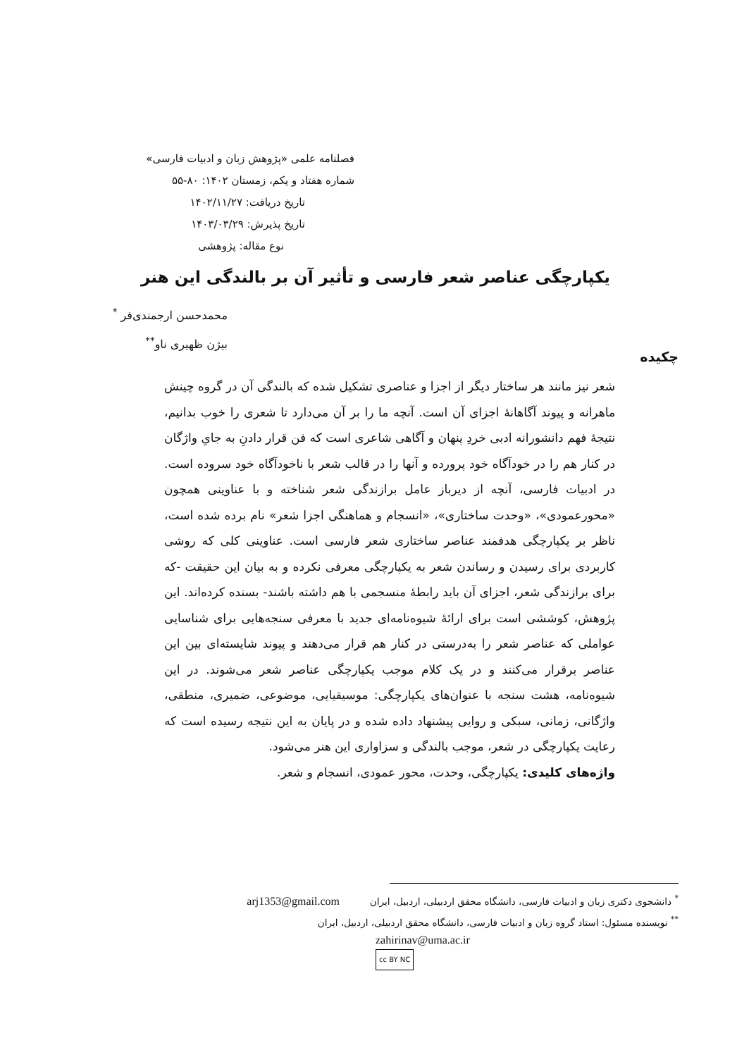فصلنامه علمی «پژوهش زبان و ادبیات فارسی»
شماره هفتاد و یکم، زمستان ۱۴۰۲: ۸۰-۵۵
تاریخ دریافت: ۱۴۰۲/۱۱/۲۷
تاریخ پذیرش: ۱۴۰۳/۰۳/۲۹
نوع مقاله: پژوهشی
یکپارچگی عناصر شعر فارسی و تأثیر آن بر بالندگی این هنر
محمدحسن ارجمندی‌فر <sup>*</sup>
بیژن ظهیری ناو<sup>**</sup>
چکیده
شعر نیز مانند هر ساختار دیگر از اجزا و عناصری تشکیل شده که بالندگی آن در گروه چینش ماهرانه و پیوند آگاهانهٔ اجزای آن است. آنچه ما را بر آن می‌دارد تا شعری را خوب بدانیم، نتیجهٔ فهم دانشورانه ادبی خردِ پنهان و آگاهی شاعری است که فن قرار دادنِ به جایِ واژگان در کنار هم را در خودآگاه خود پرورده و آنها را در قالب شعر با ناخودآگاه خود سروده است. در ادبیات فارسی، آنچه از دیرباز عامل برازندگی شعر شناخته و با عناوینی همچون «محورعمودی»، «وحدت ساختاری»، «انسجام و هماهنگی اجزا شعر» نام برده شده است، ناظر بر یکپارچگی هدفمند عناصر ساختاری شعر فارسی است. عناوینی کلی که روشی کاربردی برای رسیدن و رساندن شعر به یکپارچگی معرفی نکرده و به بیان این حقیقت -که برای برازندگی شعر، اجزای آن باید رابطهٔ منسجمی با هم داشته باشند- بسنده کرده‌اند. این پژوهش، کوششی است برای ارائهٔ شیوه‌نامه‌ای جدید با معرفی سنجه‌هایی برای شناسایی عواملی که عناصر شعر را به‌درستی در کنار هم قرار می‌دهند و پیوند شایسته‌ای بین این عناصر برقرار می‌کنند و در یک کلام موجب یکپارچگی عناصر شعر می‌شوند. در این شیوه‌نامه، هشت سنجه با عنوان‌های یکپارچگی: موسیقیایی، موضوعی، ضمیری، منطقی، واژگانی، زمانی، سبکی و روایی پیشنهاد داده شده و در پایان به این نتیجه رسیده است که رعایت یکپارچگی در شعر، موجب بالندگی و سزاواری این هنر می‌شود.
واژه‌های کلیدی: یکپارچگی، وحدت، محور عمودی، انسجام و شعر.
<sup>*</sup> دانشجوی دکتری زبان و ادبیات فارسی، دانشگاه محقق اردبیلی، اردبیل، ایران arj1353@gmail.com
<sup>**</sup> نویسنده مسئول: استاد گروه زبان و ادبیات فارسی، دانشگاه محقق اردبیلی، اردبیل، ایران
zahirinav@uma.ac.ir
cc BY NC